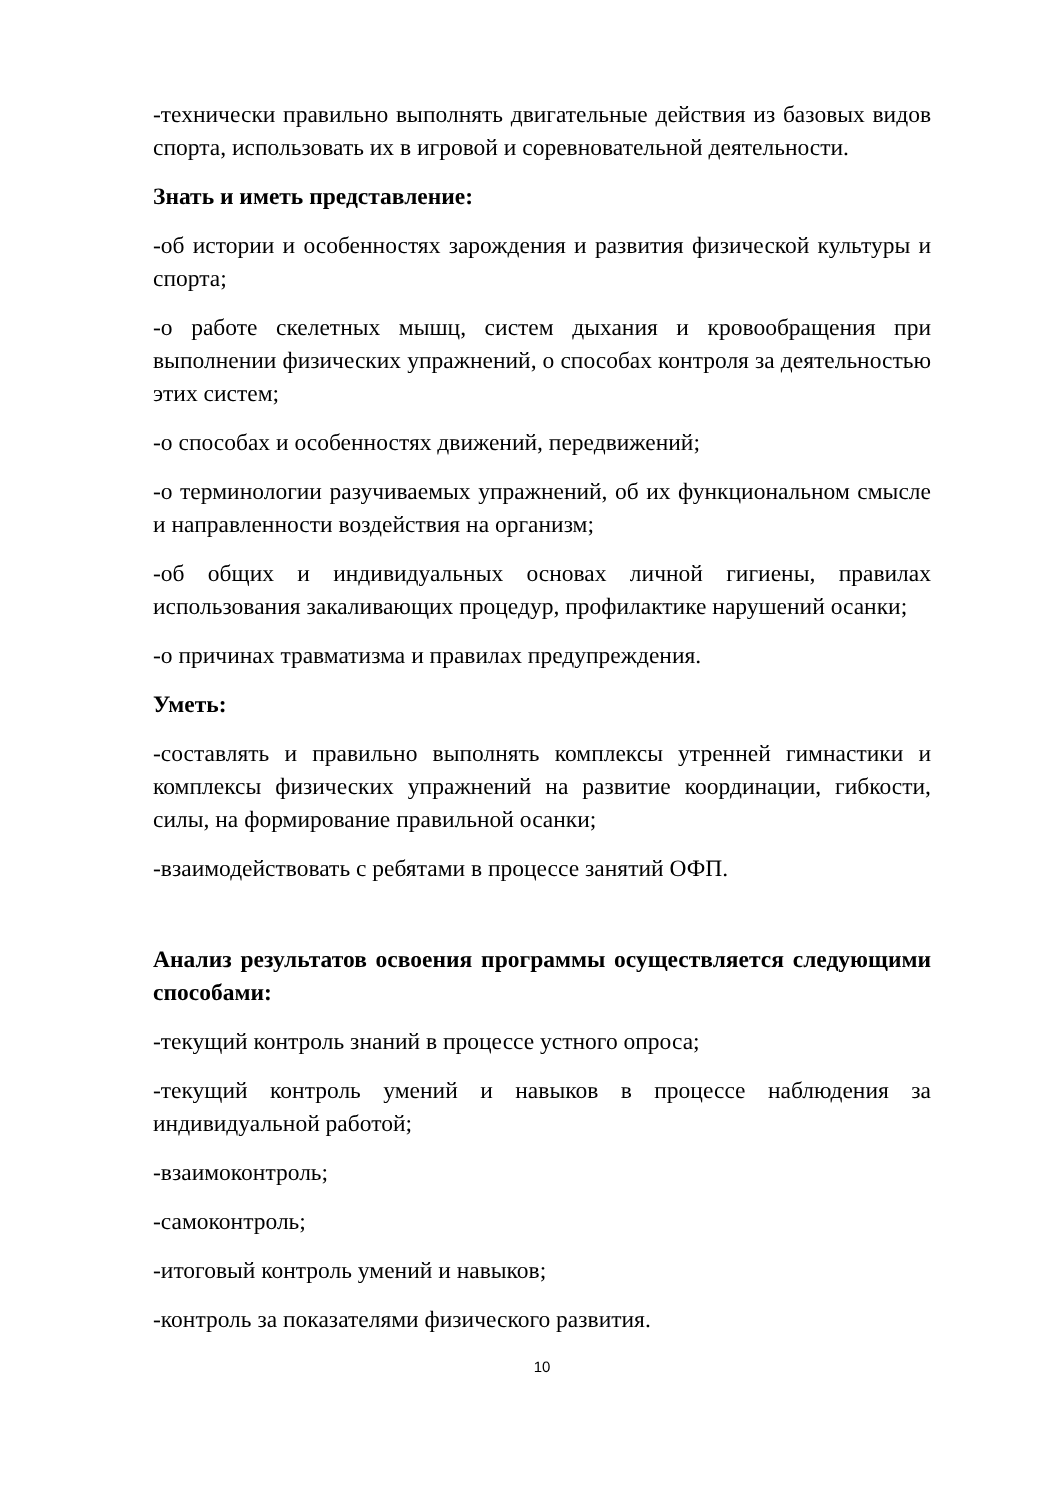-технически правильно выполнять двигательные действия из базовых видов спорта, использовать их в игровой и соревновательной деятельности.
Знать и иметь представление:
-об истории и особенностях зарождения и развития физической культуры и спорта;
-о работе скелетных мышц, систем дыхания и кровообращения при выполнении физических упражнений, о способах контроля за деятельностью этих систем;
-о способах и особенностях движений, передвижений;
-о терминологии разучиваемых упражнений, об их функциональном смысле и направленности воздействия на организм;
-об общих и индивидуальных основах личной гигиены, правилах использования закаливающих процедур, профилактике нарушений осанки;
-о причинах травматизма и правилах предупреждения.
Уметь:
-составлять и правильно выполнять комплексы утренней гимнастики и комплексы физических упражнений на развитие координации, гибкости, силы, на формирование правильной осанки;
-взаимодействовать с ребятами в процессе занятий ОФП.
Анализ результатов освоения программы осуществляется следующими способами:
-текущий контроль знаний в процессе устного опроса;
-текущий контроль умений и навыков в процессе наблюдения за индивидуальной работой;
-взаимоконтроль;
-самоконтроль;
-итоговый контроль умений и навыков;
-контроль за показателями физического развития.
10